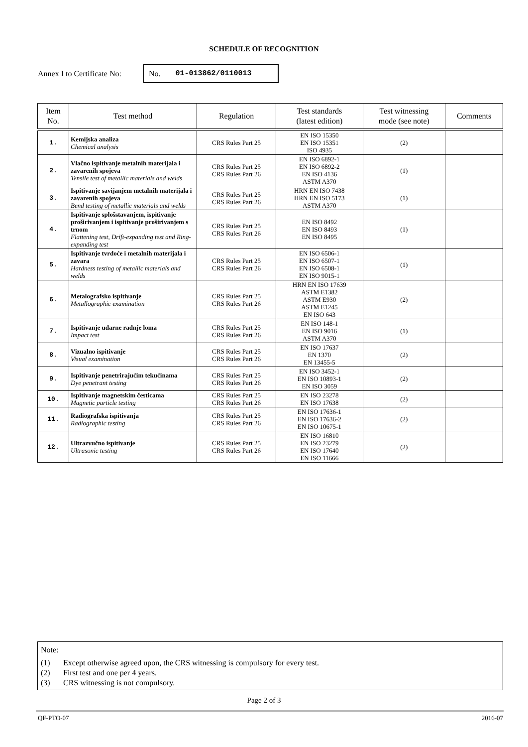SCHEDULE OF RECOGNITION
Annex I to Certificate No:
No. 01-013862/0110013
| Item No. | Test method | Regulation | Test standards (latest edition) | Test witnessing mode (see note) | Comments |
| --- | --- | --- | --- | --- | --- |
| 1. | Kemijska analiza Chemical analysis | CRS Rules Part 25 | EN ISO 15350 EN ISO 15351 ISO 4935 | (2) | |
| 2. | Vlačno ispitivanje metalnih materijala i zavarenih spojeva Tensile test of metallic materials and welds | CRS Rules Part 25 CRS Rules Part 26 | EN ISO 6892-1 EN ISO 6892-2 EN ISO 4136 ASTM A370 | (1) | |
| 3. | Ispitivanje savijanjem metalnih materijala i zavarenih spojeva Bend testing of metallic materials and welds | CRS Rules Part 25 CRS Rules Part 26 | HRN EN ISO 7438 HRN EN ISO 5173 ASTM A370 | (1) | |
| 4. | Ispitivanje splošstavanjem, ispitivanje proširivanjem i ispitivanje proširivanjem s trnom Flattening test, Drift-expanding test and Ring-expanding test | CRS Rules Part 25 CRS Rules Part 26 | EN ISO 8492 EN ISO 8493 EN ISO 8495 | (1) | |
| 5. | Ispitivanje tvrdoće i metalnih materijala i zavara Hardness testing of metallic materials and welds | CRS Rules Part 25 CRS Rules Part 26 | EN ISO 6506-1 EN ISO 6507-1 EN ISO 6508-1 EN ISO 9015-1 | (1) | |
| 6. | Metalografsko ispitivanje Metallographic examination | CRS Rules Part 25 CRS Rules Part 26 | HRN EN ISO 17639 ASTM E1382 ASTM E930 ASTM E1245 EN ISO 643 | (2) | |
| 7. | Ispitivanje udarne radnje loma Impact test | CRS Rules Part 25 CRS Rules Part 26 | EN ISO 148-1 EN ISO 9016 ASTM A370 | (1) | |
| 8. | Vizualno ispitivanje Visual examination | CRS Rules Part 25 CRS Rules Part 26 | EN ISO 17637 EN 1370 EN 13455-5 | (2) | |
| 9. | Ispitivanje penetrirajućim tekućinama Dye penetrant testing | CRS Rules Part 25 CRS Rules Part 26 | EN ISO 3452-1 EN ISO 10893-1 EN ISO 3059 | (2) | |
| 10. | Ispitivanje magnetskim česticama Magnetic particle testing | CRS Rules Part 25 CRS Rules Part 26 | EN ISO 23278 EN ISO 17638 | (2) | |
| 11. | Radiografska ispitivanja Radiographic testing | CRS Rules Part 25 CRS Rules Part 26 | EN ISO 17636-1 EN ISO 17636-2 EN ISO 10675-1 | (2) | |
| 12. | Ultrazvučno ispitivanje Ultrasonic testing | CRS Rules Part 25 CRS Rules Part 26 | EN ISO 16810 EN ISO 23279 EN ISO 17640 EN ISO 11666 | (2) | |
Note:
(1) Except otherwise agreed upon, the CRS witnessing is compulsory for every test.
(2) First test and one per 4 years.
(3) CRS witnessing is not compulsory.
Page 2 of 3
QF-PTO-07 2016-07